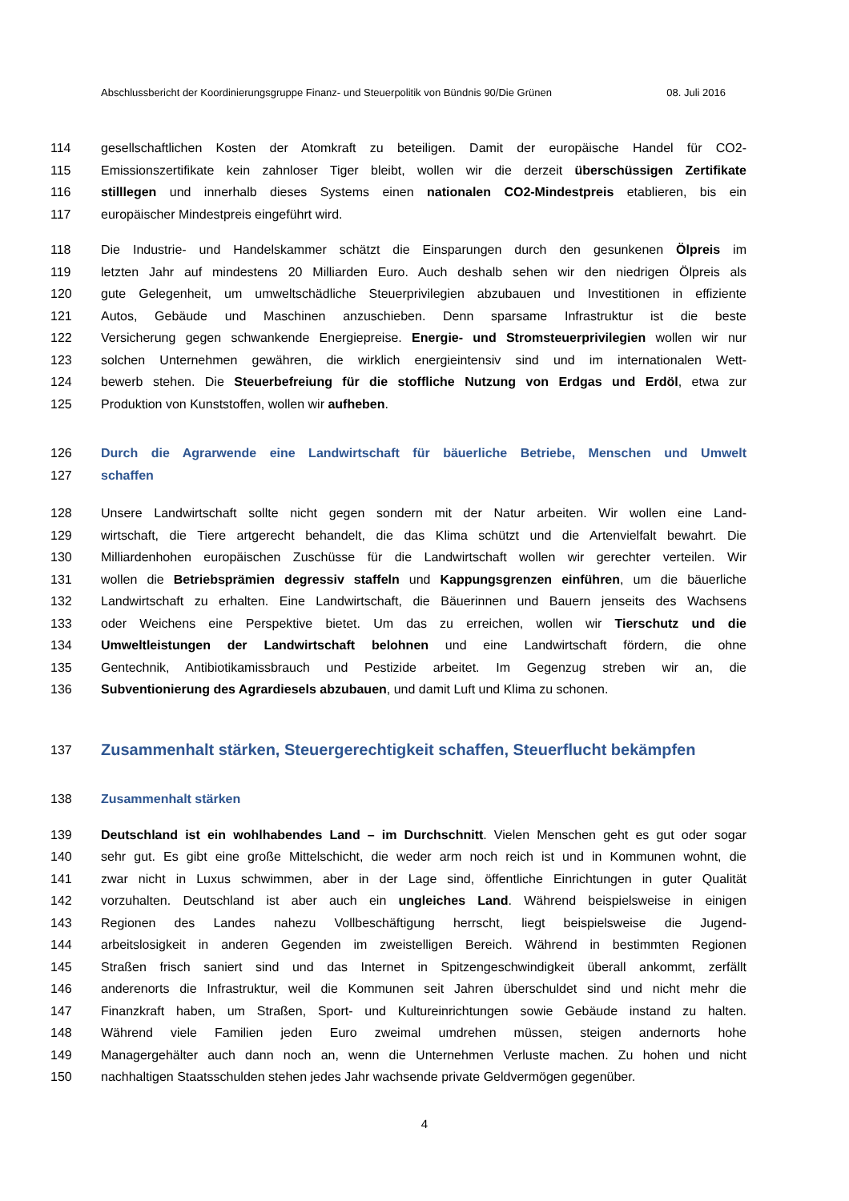Abschlussbericht der Koordinierungsgruppe Finanz- und Steuerpolitik von Bündnis 90/Die Grünen 08. Juli 2016
114 gesellschaftlichen Kosten der Atomkraft zu beteiligen. Damit der europäische Handel für CO2-
115 Emissionszertifikate kein zahnloser Tiger bleibt, wollen wir die derzeit überschüssigen Zertifikate
116 stilllegen und innerhalb dieses Systems einen nationalen CO2-Mindestpreis etablieren, bis ein
117 europäischer Mindestpreis eingeführt wird.
118 Die Industrie- und Handelskammer schätzt die Einsparungen durch den gesunkenen Ölpreis im
119 letzten Jahr auf mindestens 20 Milliarden Euro. Auch deshalb sehen wir den niedrigen Ölpreis als
120 gute Gelegenheit, um umweltschädliche Steuerprivilegien abzubauen und Investitionen in effiziente
121 Autos, Gebäude und Maschinen anzuschieben. Denn sparsame Infrastruktur ist die beste
122 Versicherung gegen schwankende Energiepreise. Energie- und Stromsteuerprivilegien wollen wir nur
123 solchen Unternehmen gewähren, die wirklich energieintensiv sind und im internationalen Wett-
124 bewerb stehen. Die Steuerbefreiung für die stoffliche Nutzung von Erdgas und Erdöl, etwa zur
125 Produktion von Kunststoffen, wollen wir aufheben.
126 Durch die Agrarwende eine Landwirtschaft für bäuerliche Betriebe, Menschen und Umwelt
127 schaffen
128 Unsere Landwirtschaft sollte nicht gegen sondern mit der Natur arbeiten. Wir wollen eine Land-
129 wirtschaft, die Tiere artgerecht behandelt, die das Klima schützt und die Artenvielfalt bewahrt. Die
130 Milliardenhohen europäischen Zuschüsse für die Landwirtschaft wollen wir gerechter verteilen. Wir
131 wollen die Betriebsprämien degressiv staffeln und Kappungsgrenzen einführen, um die bäuerliche
132 Landwirtschaft zu erhalten. Eine Landwirtschaft, die Bäuerinnen und Bauern jenseits des Wachsens
133 oder Weichens eine Perspektive bietet. Um das zu erreichen, wollen wir Tierschutz und die
134 Umweltleistungen der Landwirtschaft belohnen und eine Landwirtschaft fördern, die ohne
135 Gentechnik, Antibiotikamissbrauch und Pestizide arbeitet. Im Gegenzug streben wir an, die
136 Subventionierung des Agrardiesels abzubauen, und damit Luft und Klima zu schonen.
137 Zusammenhalt stärken, Steuergerechtigkeit schaffen, Steuerflucht bekämpfen
138 Zusammenhalt stärken
139 Deutschland ist ein wohlhabendes Land – im Durchschnitt. Vielen Menschen geht es gut oder sogar
140 sehr gut. Es gibt eine große Mittelschicht, die weder arm noch reich ist und in Kommunen wohnt, die
141 zwar nicht in Luxus schwimmen, aber in der Lage sind, öffentliche Einrichtungen in guter Qualität
142 vorzuhalten. Deutschland ist aber auch ein ungleiches Land. Während beispielsweise in einigen
143 Regionen des Landes nahezu Vollbeschäftigung herrscht, liegt beispielsweise die Jugend-
144 arbeitslosigkeit in anderen Gegenden im zweistelligen Bereich. Während in bestimmten Regionen
145 Straßen frisch saniert sind und das Internet in Spitzengeschwindigkeit überall ankommt, zerfällt
146 anderenorts die Infrastruktur, weil die Kommunen seit Jahren überschuldet sind und nicht mehr die
147 Finanzkraft haben, um Straßen, Sport- und Kultureinrichtungen sowie Gebäude instand zu halten.
148 Während viele Familien jeden Euro zweimal umdrehen müssen, steigen andernorts hohe
149 Managergehälter auch dann noch an, wenn die Unternehmen Verluste machen. Zu hohen und nicht
150 nachhaltigen Staatsschulden stehen jedes Jahr wachsende private Geldvermögen gegenüber.
4